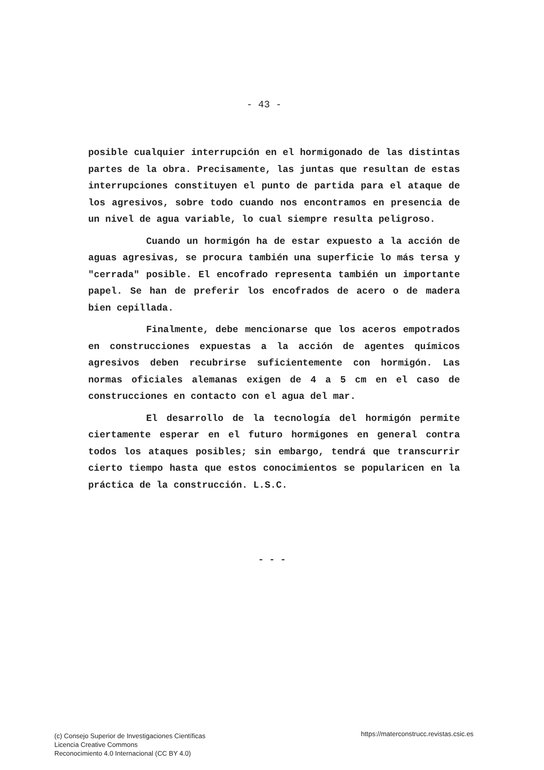- 43 -
posible cualquier interrupción en el hormigonado de las distintas partes de la obra. Precisamente, las juntas que resultan de estas interrupciones constituyen el punto de partida para el ataque de los agresivos, sobre todo cuando nos encontramos en presencia de un nivel de agua variable, lo cual siempre resulta peligroso.
Cuando un hormigón ha de estar expuesto a la acción de aguas agresivas, se procura también una superficie lo más tersa y "cerrada" posible. El encofrado representa también un importante papel. Se han de preferir los encofrados de acero o de madera bien cepillada.
Finalmente, debe mencionarse que los aceros empotrados en construcciones expuestas a la acción de agentes químicos agresivos deben recubrirse suficientemente con hormigón. Las normas oficiales alemanas exigen de 4 a 5 cm en el caso de construcciones en contacto con el agua del mar.
El desarrollo de la tecnología del hormigón permite ciertamente esperar en el futuro hormigones en general contra todos los ataques posibles; sin embargo, tendrá que transcurrir cierto tiempo hasta que estos conocimientos se popularicen en la práctica de la construcción. L.S.C.
- - -
(c) Consejo Superior de Investigaciones Científicas
Licencia Creative Commons
Reconocimiento 4.0 Internacional (CC BY 4.0)
https://materconstrucc.revistas.csic.es